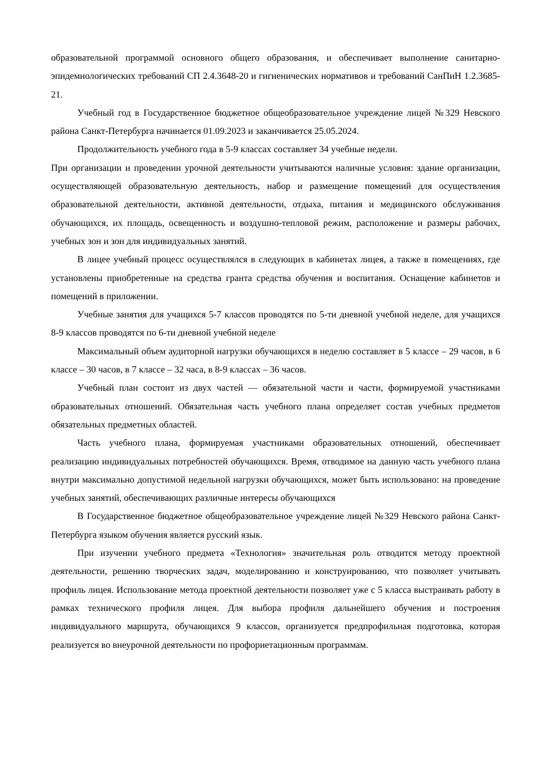образовательной программой основного общего образования, и обеспечивает выполнение санитарно-эпидемиологических требований СП 2.4.3648-20 и гигиенических нормативов и требований СанПиН 1.2.3685-21.
Учебный год в Государственное бюджетное общеобразовательное учреждение лицей №329 Невского района Санкт-Петербурга начинается 01.09.2023 и заканчивается 25.05.2024.
Продолжительность учебного года в 5-9 классах составляет 34 учебные недели.
При организации и проведении урочной деятельности учитываются наличные условия: здание организации, осуществляющей образовательную деятельность, набор и размещение помещений для осуществления образовательной деятельности, активной деятельности, отдыха, питания и медицинского обслуживания обучающихся, их площадь, освещенность и воздушно-тепловой режим, расположение и размеры рабочих, учебных зон и зон для индивидуальных занятий.
В лицее учебный процесс осуществлялся в следующих в кабинетах лицея, а также в помещениях, где установлены приобретенные на средства гранта средства обучения и воспитания. Оснащение кабинетов и помещений в приложении.
Учебные занятия для учащихся 5-7 классов проводятся по 5-ти дневной учебной неделе, для учащихся 8-9 классов проводятся по 6-ти дневной учебной неделе
Максимальный объем аудиторной нагрузки обучающихся в неделю составляет в 5 классе – 29 часов, в 6 классе – 30 часов, в 7 классе – 32 часа, в 8-9 классах – 36 часов.
Учебный план состоит из двух частей — обязательной части и части, формируемой участниками образовательных отношений. Обязательная часть учебного плана определяет состав учебных предметов обязательных предметных областей.
Часть учебного плана, формируемая участниками образовательных отношений, обеспечивает реализацию индивидуальных потребностей обучающихся. Время, отводимое на данную часть учебного плана внутри максимально допустимой недельной нагрузки обучающихся, может быть использовано: на проведение учебных занятий, обеспечивающих различные интересы обучающихся
В Государственное бюджетное общеобразовательное учреждение лицей №329 Невского района Санкт-Петербурга языком обучения является русский язык.
При изучении учебного предмета «Технология» значительная роль отводится методу проектной деятельности, решению творческих задач, моделированию и конструированию, что позволяет учитывать профиль лицея. Использование метода проектной деятельности позволяет уже с 5 класса выстраивать работу в рамках технического профиля лицея. Для выбора профиля дальнейшего обучения и построения индивидуального маршрута, обучающихся 9 классов, организуется предпрофильная подготовка, которая реализуется во внеурочной деятельности по профориетационным программам.